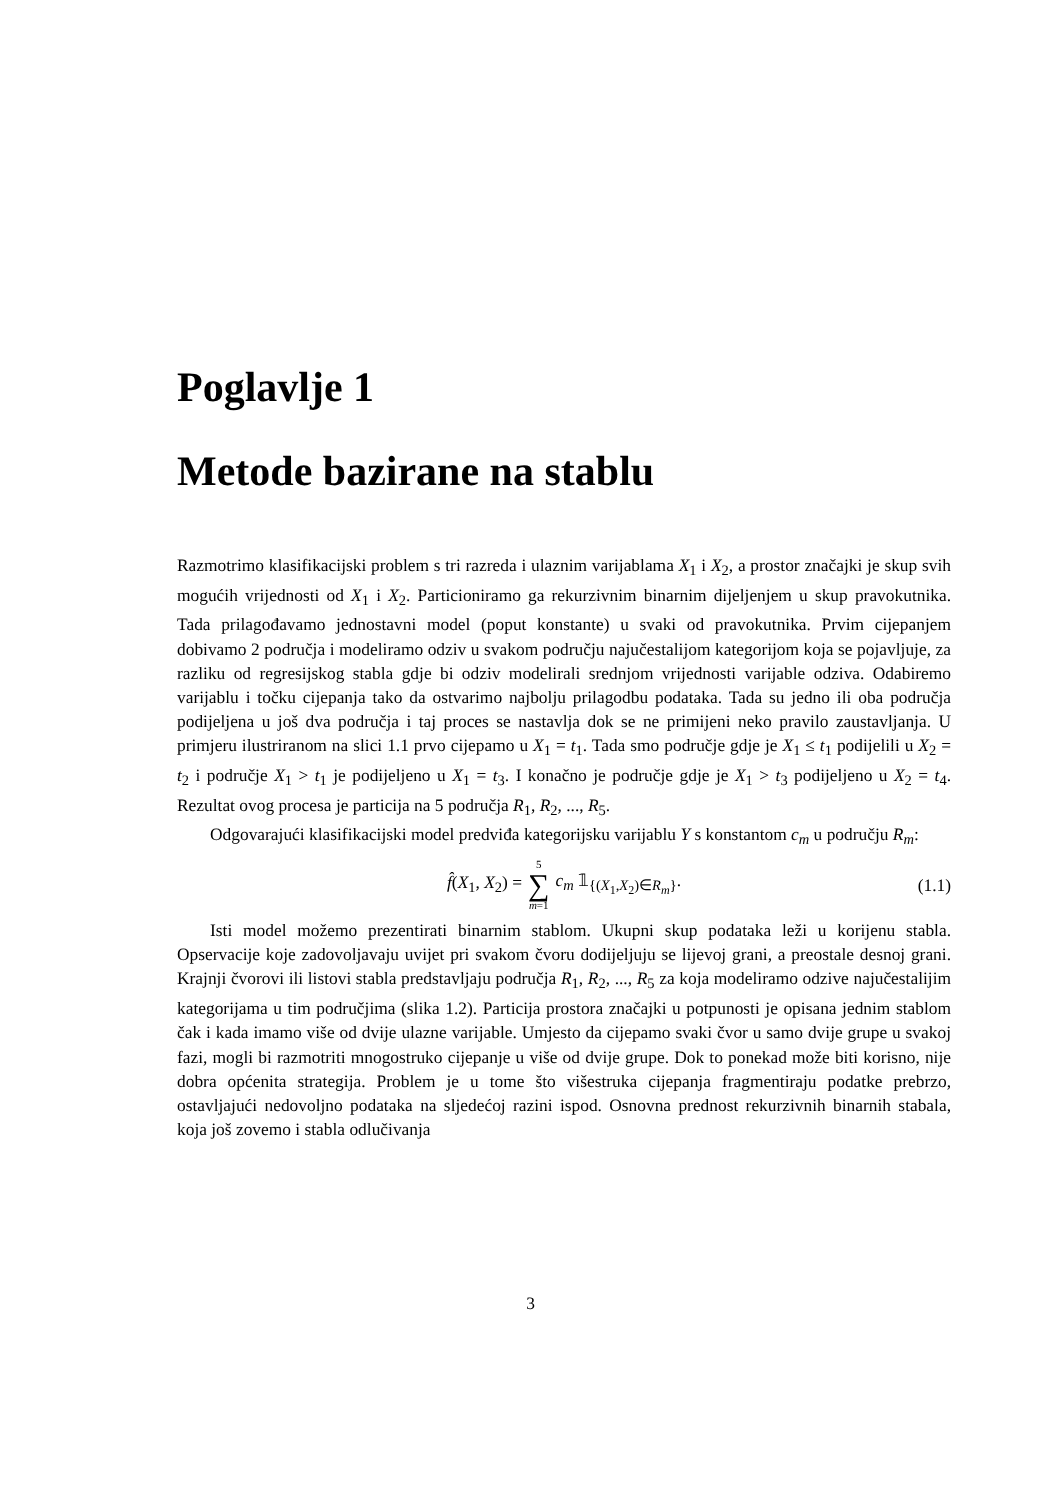Poglavlje 1
Metode bazirane na stablu
Razmotrimo klasifikacijski problem s tri razreda i ulaznim varijablama X<sub>1</sub> i X<sub>2</sub>, a prostor značajki je skup svih mogućih vrijednosti od X<sub>1</sub> i X<sub>2</sub>. Particioniramo ga rekurzivnim binarnim dijeljenjem u skup pravokutnika. Tada prilagođavamo jednostavni model (poput konstante) u svaki od pravokutnika. Prvim cijepanjem dobivamo 2 područja i modeliramo odziv u svakom području najučestalijom kategorijom koja se pojavljuje, za razliku od regresijskog stabla gdje bi odziv modelirali srednjom vrijednosti varijable odziva. Odabiremo varijablu i točku cijepanja tako da ostvarimo najbolju prilagodbu podataka. Tada su jedno ili oba područja podijeljena u još dva područja i taj proces se nastavlja dok se ne primijeni neko pravilo zaustavljanja. U primjeru ilustriranom na slici 1.1 prvo cijepamo u X<sub>1</sub> = t<sub>1</sub>. Tada smo područje gdje je X<sub>1</sub> ≤ t<sub>1</sub> podijelili u X<sub>2</sub> = t<sub>2</sub> i područje X<sub>1</sub> > t<sub>1</sub> je podijeljeno u X<sub>1</sub> = t<sub>3</sub>. I konačno je područje gdje je X<sub>1</sub> > t<sub>3</sub> podijeljeno u X<sub>2</sub> = t<sub>4</sub>. Rezultat ovog procesa je particija na 5 područja R<sub>1</sub>, R<sub>2</sub>, ..., R<sub>5</sub>.
Odgovarajući klasifikacijski model predviđa kategorijsku varijablu Y s konstantom c<sub>m</sub> u području R<sub>m</sub>:
f̂(X<sub>1</sub>, X<sub>2</sub>) = 5 ∑ m=1 c<sub>m</sub> 𝟙<sub>{(X<sub>1</sub>,X<sub>2</sub>)∈R<sub>m</sub>}</sub>. (1.1)
Isti model možemo prezentirati binarnim stablom. Ukupni skup podataka leži u korijenu stabla. Opservacije koje zadovoljavaju uvijet pri svakom čvoru dodijeljuju se lijevoj grani, a preostale desnoj grani. Krajnji čvorovi ili listovi stabla predstavljaju područja R<sub>1</sub>, R<sub>2</sub>, ..., R<sub>5</sub> za koja modeliramo odzive najučestalijim kategorijama u tim područjima (slika 1.2). Particija prostora značajki u potpunosti je opisana jednim stablom čak i kada imamo više od dvije ulazne varijable. Umjesto da cijepamo svaki čvor u samo dvije grupe u svakoj fazi, mogli bi razmotriti mnogostruko cijepanje u više od dvije grupe. Dok to ponekad može biti korisno, nije dobra općenita strategija. Problem je u tome što višestruka cijepanja fragmentiraju podatke prebrzo, ostavljajući nedovoljno podataka na sljedećoj razini ispod. Osnovna prednost rekurzivnih binarnih stabala, koja još zovemo i stabla odlučivanja
3